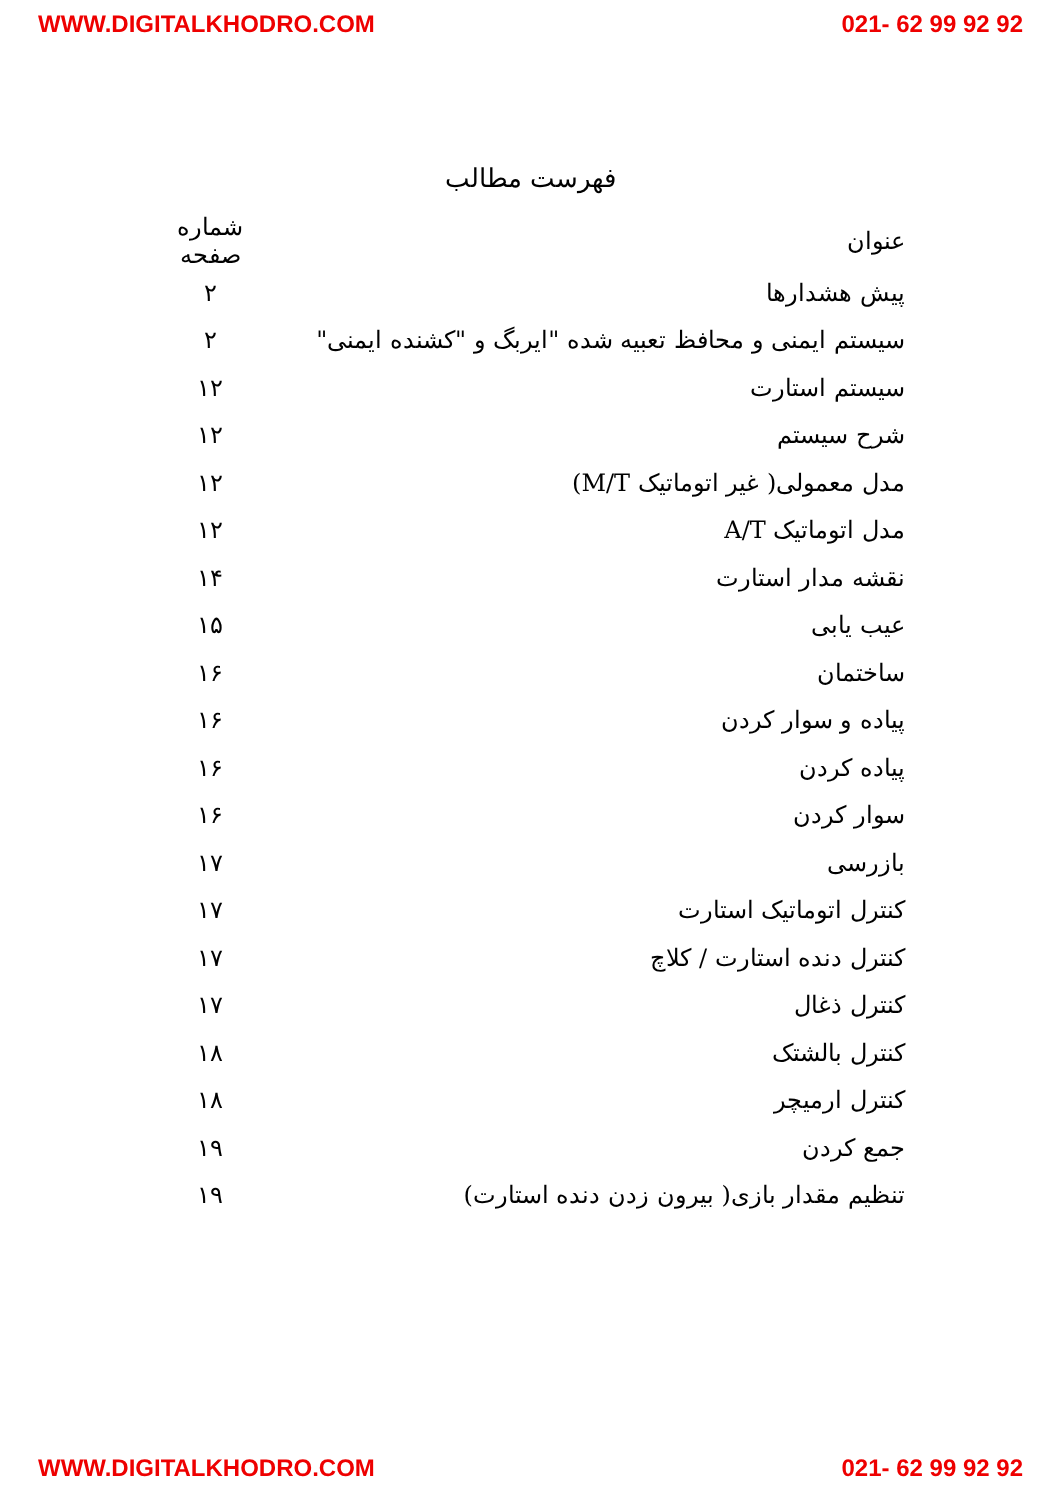WWW.DIGITALKHODRO.COM 021- 62 99 92 92
فهرست مطالب
| عنوان | شماره صفحه |
| --- | --- |
| پیش هشدارها | ۲ |
| سیستم ایمنی و محافظ تعبیه شده "ایربگ و "کشنده ایمنی" | ۲ |
| سیستم استارت | ۱۲ |
| شرح سیستم | ۱۲ |
| مدل معمولی( غیر اتوماتیک M/T) | ۱۲ |
| مدل اتوماتیک A/T | ۱۲ |
| نقشه مدار استارت | ۱۴ |
| عیب یابی | ۱۵ |
| ساختمان | ۱۶ |
| پیاده و سوار کردن | ۱۶ |
| پیاده کردن | ۱۶ |
| سوار کردن | ۱۶ |
| بازرسی | ۱۷ |
| کنترل اتوماتیک استارت | ۱۷ |
| کنترل دنده استارت / کلاچ | ۱۷ |
| کنترل ذغال | ۱۷ |
| کنترل بالشتک | ۱۸ |
| کنترل ارمیچر | ۱۸ |
| جمع کردن | ۱۹ |
| تنظیم مقدار بازی( بیرون زدن دنده استارت) | ۱۹ |
WWW.DIGITALKHODRO.COM 021- 62 99 92 92